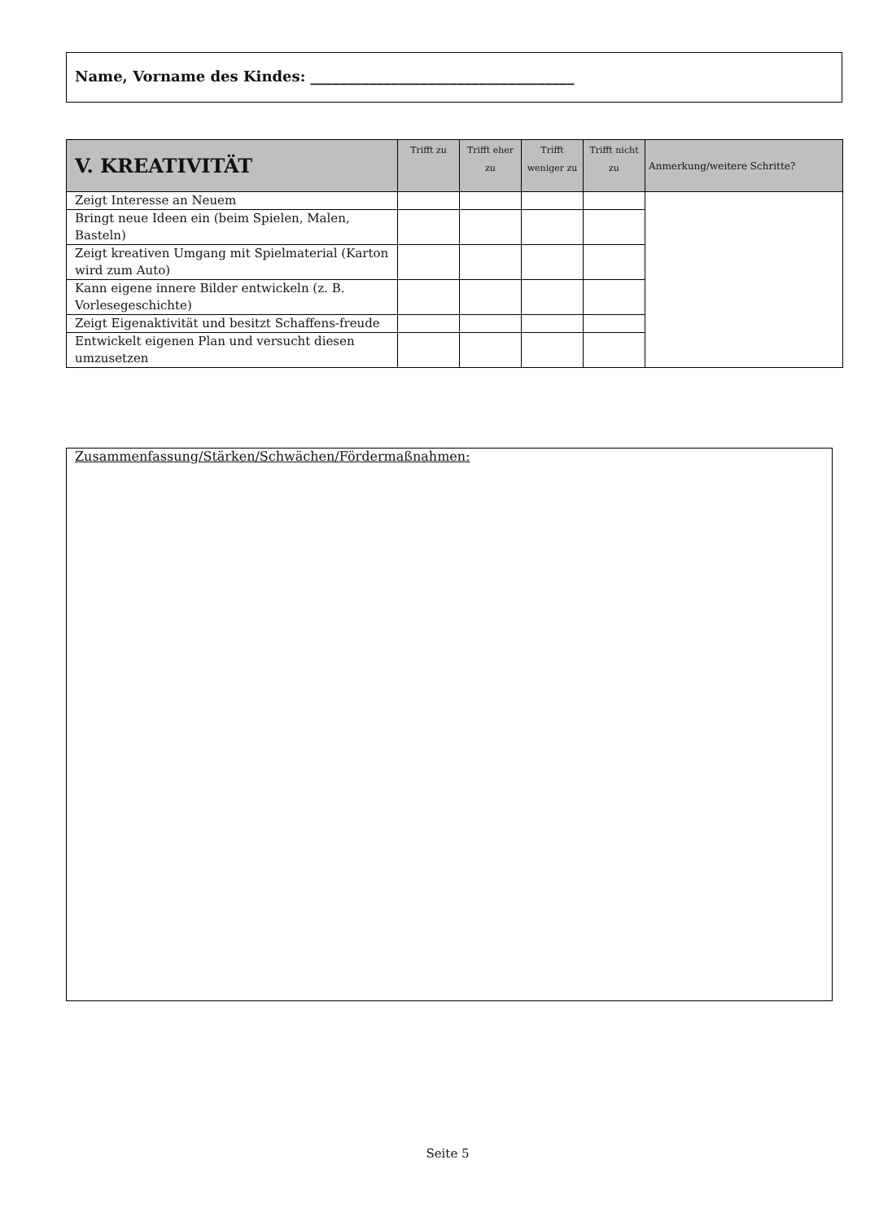Name, Vorname des Kindes: ____________________________________
| V. KREATIVITÄT | Trifft zu | Trifft eher zu | Trifft weniger zu | Trifft nicht zu | Anmerkung/weitere Schritte? |
| --- | --- | --- | --- | --- | --- |
| Zeigt Interesse an Neuem | | | | | |
| Bringt neue Ideen ein (beim Spielen, Malen, Basteln) | | | | | |
| Zeigt kreativen Umgang mit Spielmaterial (Karton wird zum Auto) | | | | | |
| Kann eigene innere Bilder entwickeln (z. B. Vorlesegeschichte) | | | | | |
| Zeigt Eigenaktivität und besitzt Schaffens-freude | | | | | |
| Entwickelt eigenen Plan und versucht diesen umzusetzen | | | | | |
Zusammenfassung/Stärken/Schwächen/Fördermaßnahmen:
Seite 5